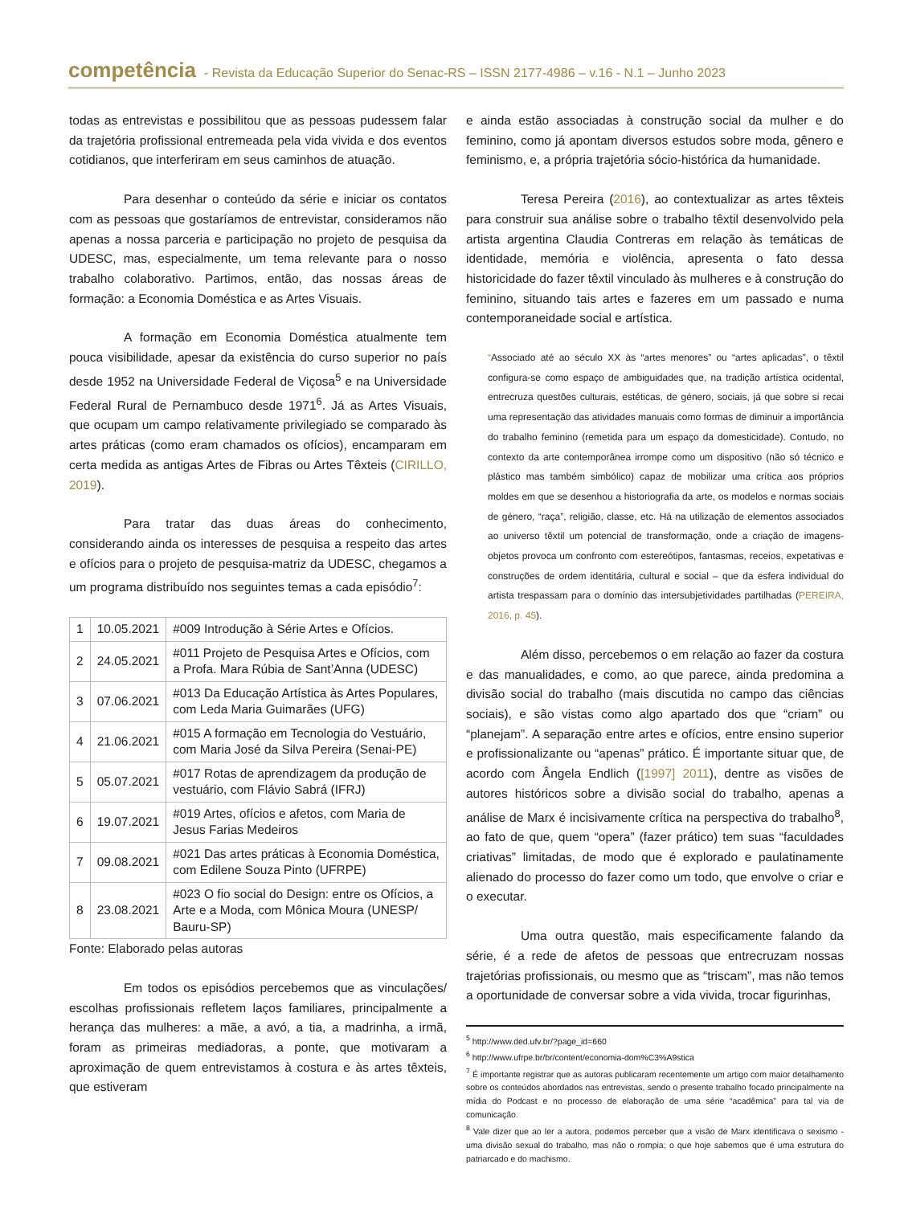competência - Revista da Educação Superior do Senac-RS – ISSN 2177-4986 – v.16 - N.1 – Junho 2023
todas as entrevistas e possibilitou que as pessoas pudessem falar da trajetória profissional entremeada pela vida vivida e dos eventos cotidianos, que interferiram em seus caminhos de atuação.
Para desenhar o conteúdo da série e iniciar os contatos com as pessoas que gostaríamos de entrevistar, consideramos não apenas a nossa parceria e participação no projeto de pesquisa da UDESC, mas, especialmente, um tema relevante para o nosso trabalho colaborativo. Partimos, então, das nossas áreas de formação: a Economia Doméstica e as Artes Visuais.
A formação em Economia Doméstica atualmente tem pouca visibilidade, apesar da existência do curso superior no país desde 1952 na Universidade Federal de Viçosa<sup>5</sup> e na Universidade Federal Rural de Pernambuco desde 1971<sup>6</sup>. Já as Artes Visuais, que ocupam um campo relativamente privilegiado se comparado às artes práticas (como eram chamados os ofícios), encamparam em certa medida as antigas Artes de Fibras ou Artes Têxteis (CIRILLO, 2019).
Para tratar das duas áreas do conhecimento, considerando ainda os interesses de pesquisa a respeito das artes e ofícios para o projeto de pesquisa-matriz da UDESC, chegamos a um programa distribuído nos seguintes temas a cada episódio<sup>7</sup>:
| 1 | 10.05.2021 | #009 Introdução à Série Artes e Ofícios. |
| 2 | 24.05.2021 | #011 Projeto de Pesquisa Artes e Ofícios, com a Profa. Mara Rúbia de Sant’Anna (UDESC) |
| 3 | 07.06.2021 | #013 Da Educação Artística às Artes Populares, com Leda Maria Guimarães (UFG) |
| 4 | 21.06.2021 | #015 A formação em Tecnologia do Vestuário, com Maria José da Silva Pereira (Senai-PE) |
| 5 | 05.07.2021 | #017 Rotas de aprendizagem da produção de vestuário, com Flávio Sabrá (IFRJ) |
| 6 | 19.07.2021 | #019 Artes, ofícios e afetos, com Maria de Jesus Farias Medeiros |
| 7 | 09.08.2021 | #021 Das artes práticas à Economia Doméstica, com Edilene Souza Pinto (UFRPE) |
| 8 | 23.08.2021 | #023 O fio social do Design: entre os Ofícios, a Arte e a Moda, com Mônica Moura (UNESP/ Bauru-SP) |
Fonte: Elaborado pelas autoras
Em todos os episódios percebemos que as vinculações/ escolhas profissionais refletem laços familiares, principalmente a herança das mulheres: a mãe, a avó, a tia, a madrinha, a irmã, foram as primeiras mediadoras, a ponte, que motivaram a aproximação de quem entrevistamos à costura e às artes têxteis, que estiveram
e ainda estão associadas à construção social da mulher e do feminino, como já apontam diversos estudos sobre moda, gênero e feminismo, e, a própria trajetória sócio-histórica da humanidade.
Teresa Pereira (2016), ao contextualizar as artes têxteis para construir sua análise sobre o trabalho têxtil desenvolvido pela artista argentina Claudia Contreras em relação às temáticas de identidade, memória e violência, apresenta o fato dessa historicidade do fazer têxtil vinculado às mulheres e à construção do feminino, situando tais artes e fazeres em um passado e numa contemporaneidade social e artística.
“Associado até ao século XX às “artes menores” ou “artes aplicadas”, o têxtil configura-se como espaço de ambiguidades que, na tradição artística ocidental, entrecruza questões culturais, estéticas, de género, sociais, já que sobre si recai uma representação das atividades manuais como formas de diminuir a importância do trabalho feminino (remetida para um espaço da domesticidade). Contudo, no contexto da arte contemporânea irrompe como um dispositivo (não só técnico e plástico mas também simbólico) capaz de mobilizar uma crítica aos próprios moldes em que se desenhou a historiografia da arte, os modelos e normas sociais de género, “raça”, religião, classe, etc. Há na utilização de elementos associados ao universo têxtil um potencial de transformação, onde a criação de imagens-objetos provoca um confronto com estereótipos, fantasmas, receios, expetativas e construções de ordem identitária, cultural e social – que da esfera individual do artista trespassam para o domínio das intersubjetividades partilhadas (PEREIRA, 2016, p. 45).
Além disso, percebemos o em relação ao fazer da costura e das manualidades, e como, ao que parece, ainda predomina a divisão social do trabalho (mais discutida no campo das ciências sociais), e são vistas como algo apartado dos que “criam” ou “planejam”. A separação entre artes e ofícios, entre ensino superior e profissionalizante ou “apenas” prático. É importante situar que, de acordo com Ângela Endlich ([1997] 2011), dentre as visões de autores históricos sobre a divisão social do trabalho, apenas a análise de Marx é incisivamente crítica na perspectiva do trabalho<sup>8</sup>, ao fato de que, quem “opera” (fazer prático) tem suas “faculdades criativas” limitadas, de modo que é explorado e paulatinamente alienado do processo do fazer como um todo, que envolve o criar e o executar.
Uma outra questão, mais especificamente falando da série, é a rede de afetos de pessoas que entrecruzam nossas trajetórias profissionais, ou mesmo que as “triscam”, mas não temos a oportunidade de conversar sobre a vida vivida, trocar figurinhas,
<sup>5</sup> http://www.ded.ufv.br/?page_id=660
<sup>6</sup> http://www.ufrpe.br/br/content/economia-dom%C3%A9stica
<sup>7</sup> É importante registrar que as autoras publicaram recentemente um artigo com maior detalhamento sobre os conteúdos abordados nas entrevistas, sendo o presente trabalho focado principalmente na mídia do Podcast e no processo de elaboração de uma série “acadêmica” para tal via de comunicação.
<sup>8</sup> Vale dizer que ao ler a autora, podemos perceber que a visão de Marx identificava o sexismo - uma divisão sexual do trabalho, mas não o rompia; o que hoje sabemos que é uma estrutura do patriarcado e do machismo.